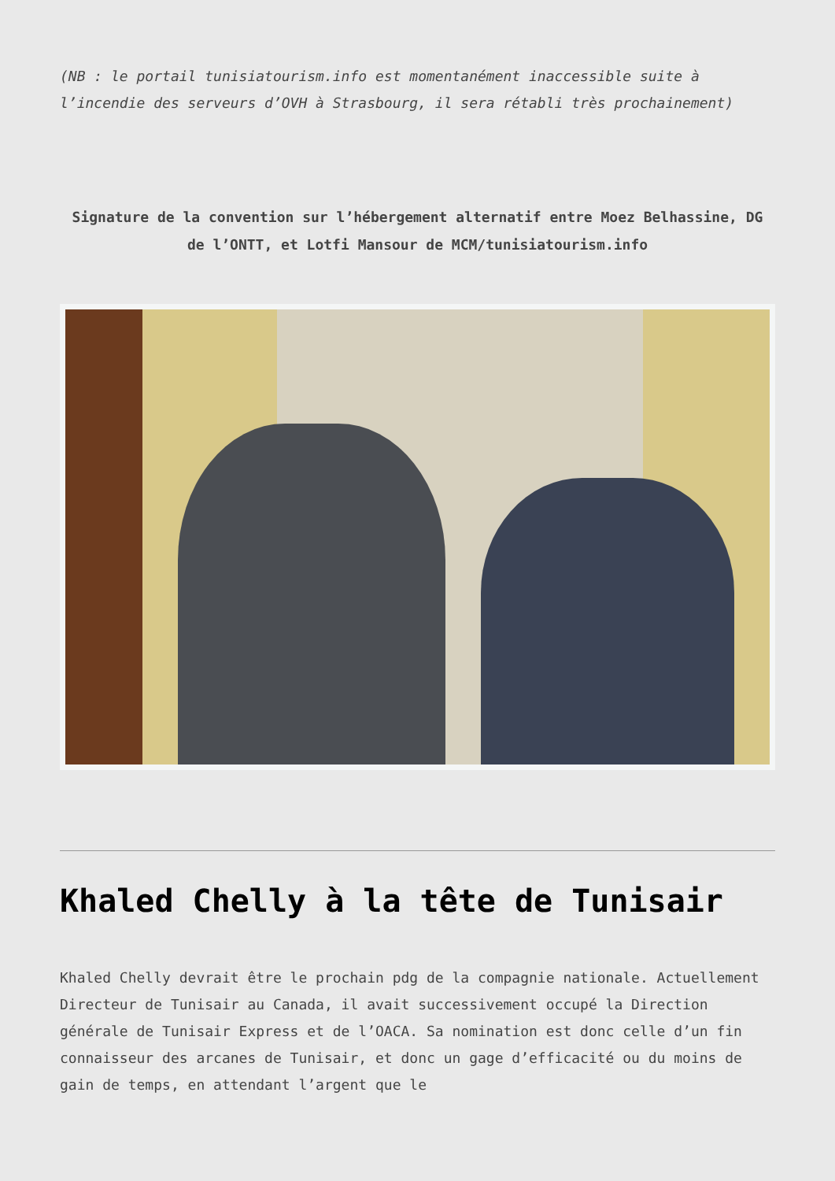(NB : le portail tunisiatourism.info est momentanément inaccessible suite à l’incendie des serveurs d’OVH à Strasbourg, il sera rétabli très prochainement)
Signature de la convention sur l’hébergement alternatif entre Moez Belhassine, DG de l’ONTT, et Lotfi Mansour de MCM/tunisiatourism.info
Khaled Chelly à la tête de Tunisair
Khaled Chelly devrait être le prochain pdg de la compagnie nationale. Actuellement Directeur de Tunisair au Canada, il avait successivement occupé la Direction générale de Tunisair Express et de l’OACA. Sa nomination est donc celle d’un fin connaisseur des arcanes de Tunisair, et donc un gage d’efficacité ou du moins de gain de temps, en attendant l’argent que le